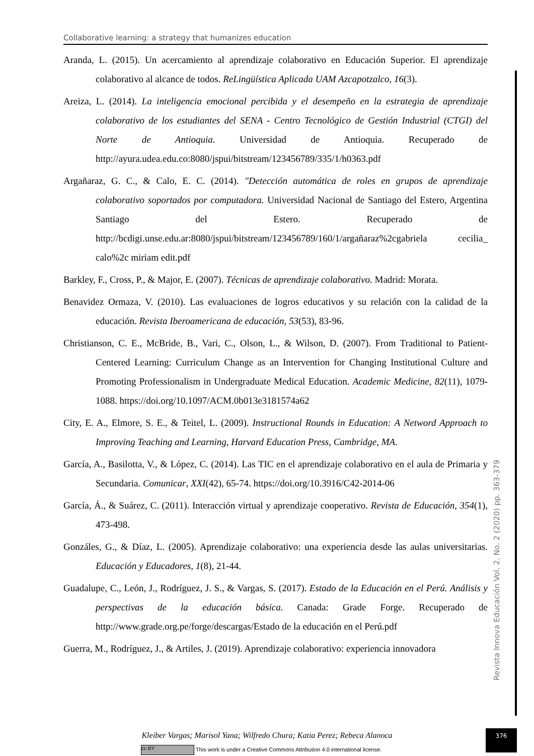Collaborative learning: a strategy that humanizes education
Aranda, L. (2015). Un acercamiento al aprendizaje colaborativo en Educación Superior. El aprendizaje colaborativo al alcance de todos. ReLingüística Aplicada UAM Azcapotzalco, 16(3).
Areiza, L. (2014). La inteligencia emocional percibida y el desempeño en la estrategia de aprendizaje colaborativo de los estudiantes del SENA - Centro Tecnológico de Gestión Industrial (CTGI) del Norte de Antioquia. Universidad de Antioquia. Recuperado de http://ayura.udea.edu.co:8080/jspui/bitstream/123456789/335/1/h0363.pdf
Argañaraz, G. C., & Calo, E. C. (2014). "Detección automática de roles en grupos de aprendizaje colaborativo soportados por computadora. Universidad Nacional de Santiago del Estero, Argentina Santiago del Estero. Recuperado de http://bcdigi.unse.edu.ar:8080/jspui/bitstream/123456789/160/1/argañaraz%2cgabriela cecilia_ calo%2c miriam edit.pdf
Barkley, F., Cross, P., & Major, E. (2007). Técnicas de aprendizaje colaborativo. Madrid: Morata.
Benavidez Ormaza, V. (2010). Las evaluaciones de logros educativos y su relación con la calidad de la educación. Revista Iberoamericana de educación, 53(53), 83-96.
Christianson, C. E., McBride, B., Vari, C., Olson, L., & Wilson, D. (2007). From Traditional to Patient-Centered Learning: Curriculum Change as an Intervention for Changing Institutional Culture and Promoting Professionalism in Undergraduate Medical Education. Academic Medicine, 82(11), 1079-1088. https://doi.org/10.1097/ACM.0b013e3181574a62
City, E. A., Elmore, S. E., & Teitel, L. (2009). Instructional Rounds in Education: A Netword Approach to Improving Teaching and Learning, Harvard Education Press, Cambridge, MA.
García, A., Basilotta, V., & López, C. (2014). Las TIC en el aprendizaje colaborativo en el aula de Primaria y Secundaria. Comunicar, XXI(42), 65-74. https://doi.org/10.3916/C42-2014-06
García, Á., & Suárez, C. (2011). Interacción virtual y aprendizaje cooperativo. Revista de Educación, 354(1), 473-498.
Gonzáles, G., & Díaz, L. (2005). Aprendizaje colaborativo: una experiencia desde las aulas universitarias. Educación y Educadores, 1(8), 21-44.
Guadalupe, C., León, J., Rodríguez, J. S., & Vargas, S. (2017). Estado de la Educación en el Perú. Análisis y perspectivas de la educación básica. Canada: Grade Forge. Recuperado de http://www.grade.org.pe/forge/descargas/Estado de la educación en el Perú.pdf
Guerra, M., Rodríguez, J., & Artiles, J. (2019). Aprendizaje colaborativo: experiencia innovadora
Revista Innova Educación Vol. 2. No. 2 (2020) pp. 363-379
376
Kleiber Vargas; Marisol Yana; Wilfredo Chura; Katia Perez; Rebeca Alanoca
cc BY This work is under a Creative Commons Attribution 4.0 international license.